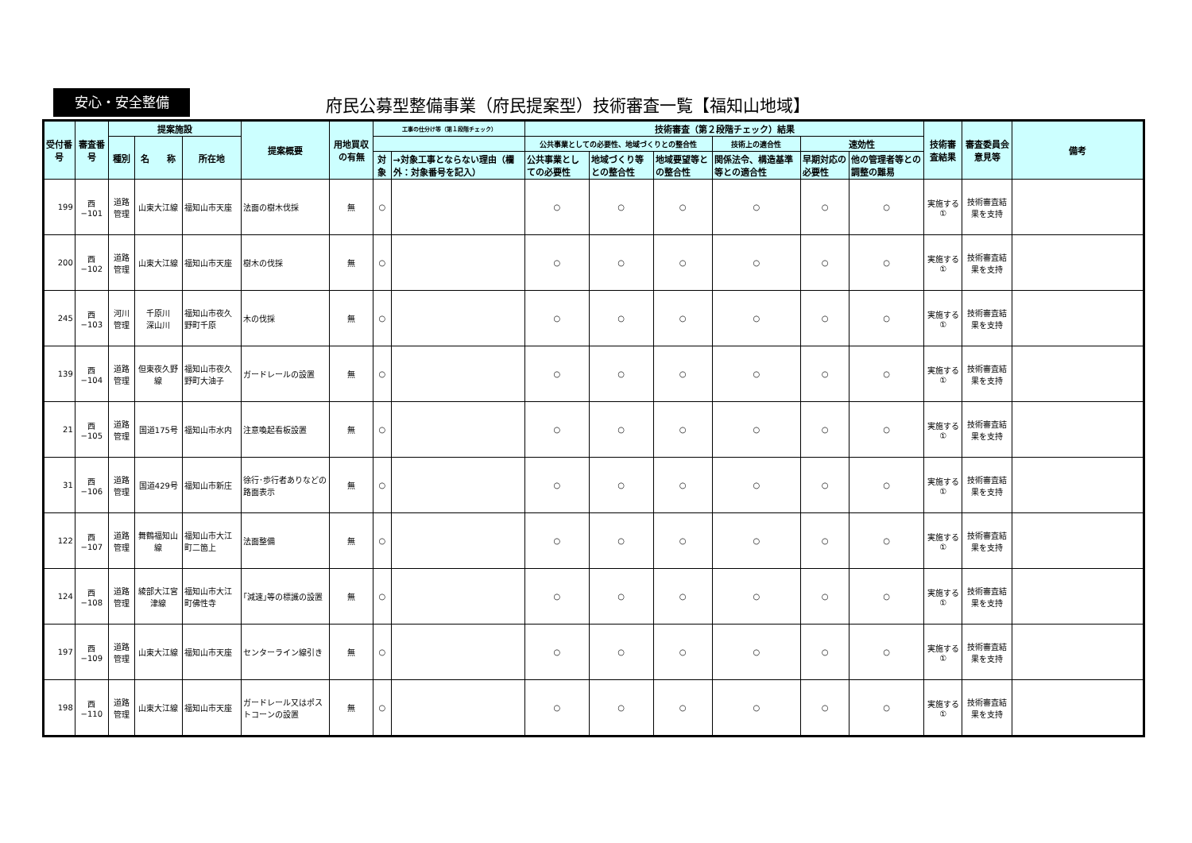安心・安全整備
府民公募型整備事業（府民提案型）技術審査一覧【福知山地域】
| 受付番号 | 審査番号 | 提案施設 | | | 提案概要 | 用地買収の有無 | 工事の仕分け等（第１段階チェック） | | 技術審査（第２段階チェック）結果 | | | | | | 技術審査結果 | 審査委員会意見等 | 備考 |
| --- | --- | --- | --- | --- | --- | --- | --- | --- | --- | --- | --- | --- | --- | --- | --- | --- | --- |
| | | 種別 | 名 称 | 所在地 | | | | | 公共事業としての必要性、地域づくりとの整合性 | | | 技術上の適合性 | 速効性 | | | | |
| | | | | | | | 対象 | →対象工事とならない理由（欄外：対象番号を記入） | 公共事業としての必要性 | 地域づくり等との整合性 | 地域要望等との整合性 | 関係法令、構造基準等との適合性 | 早期対応の必要性 | 他の管理者等との調整の難易 | | | |
| 199 | 西−101 | 道路管理 | 山東大江線 | 福知山市天座 | 法面の樹木伐採 | 無 | ○ | | ○ | ○ | ○ | ○ | ○ | ○ | 実施する① | 技術審査結果を支持 | |
| 200 | 西−102 | 道路管理 | 山東大江線 | 福知山市天座 | 樹木の伐採 | 無 | ○ | | ○ | ○ | ○ | ○ | ○ | ○ | 実施する① | 技術審査結果を支持 | |
| 245 | 西−103 | 河川管理 | 千原川 深山川 | 福知山市夜久野町千原 | 木の伐採 | 無 | ○ | | ○ | ○ | ○ | ○ | ○ | ○ | 実施する① | 技術審査結果を支持 | |
| 139 | 西−104 | 道路管理 | 但東夜久野線 | 福知山市夜久野町大油子 | ガードレールの設置 | 無 | ○ | | ○ | ○ | ○ | ○ | ○ | ○ | 実施する① | 技術審査結果を支持 | |
| 21 | 西−105 | 道路管理 | 国道175号 | 福知山市水内 | 注意喚起看板設置 | 無 | ○ | | ○ | ○ | ○ | ○ | ○ | ○ | 実施する① | 技術審査結果を支持 | |
| 31 | 西−106 | 道路管理 | 国道429号 | 福知山市新庄 | 徐行･歩行者ありなどの路面表示 | 無 | ○ | | ○ | ○ | ○ | ○ | ○ | ○ | 実施する① | 技術審査結果を支持 | |
| 122 | 西−107 | 道路管理 | 舞鶴福知山線 | 福知山市大江町二箇上 | 法面整備 | 無 | ○ | | ○ | ○ | ○ | ○ | ○ | ○ | 実施する① | 技術審査結果を支持 | |
| 124 | 西−108 | 道路管理 | 綾部大江宮津線 | 福知山市大江町佛性寺 | ｢減速｣等の標識の設置 | 無 | ○ | | ○ | ○ | ○ | ○ | ○ | ○ | 実施する① | 技術審査結果を支持 | |
| 197 | 西−109 | 道路管理 | 山東大江線 | 福知山市天座 | センターライン線引き | 無 | ○ | | ○ | ○ | ○ | ○ | ○ | ○ | 実施する① | 技術審査結果を支持 | |
| 198 | 西−110 | 道路管理 | 山東大江線 | 福知山市天座 | ガードレール又はポストコーンの設置 | 無 | ○ | | ○ | ○ | ○ | ○ | ○ | ○ | 実施する① | 技術審査結果を支持 | |